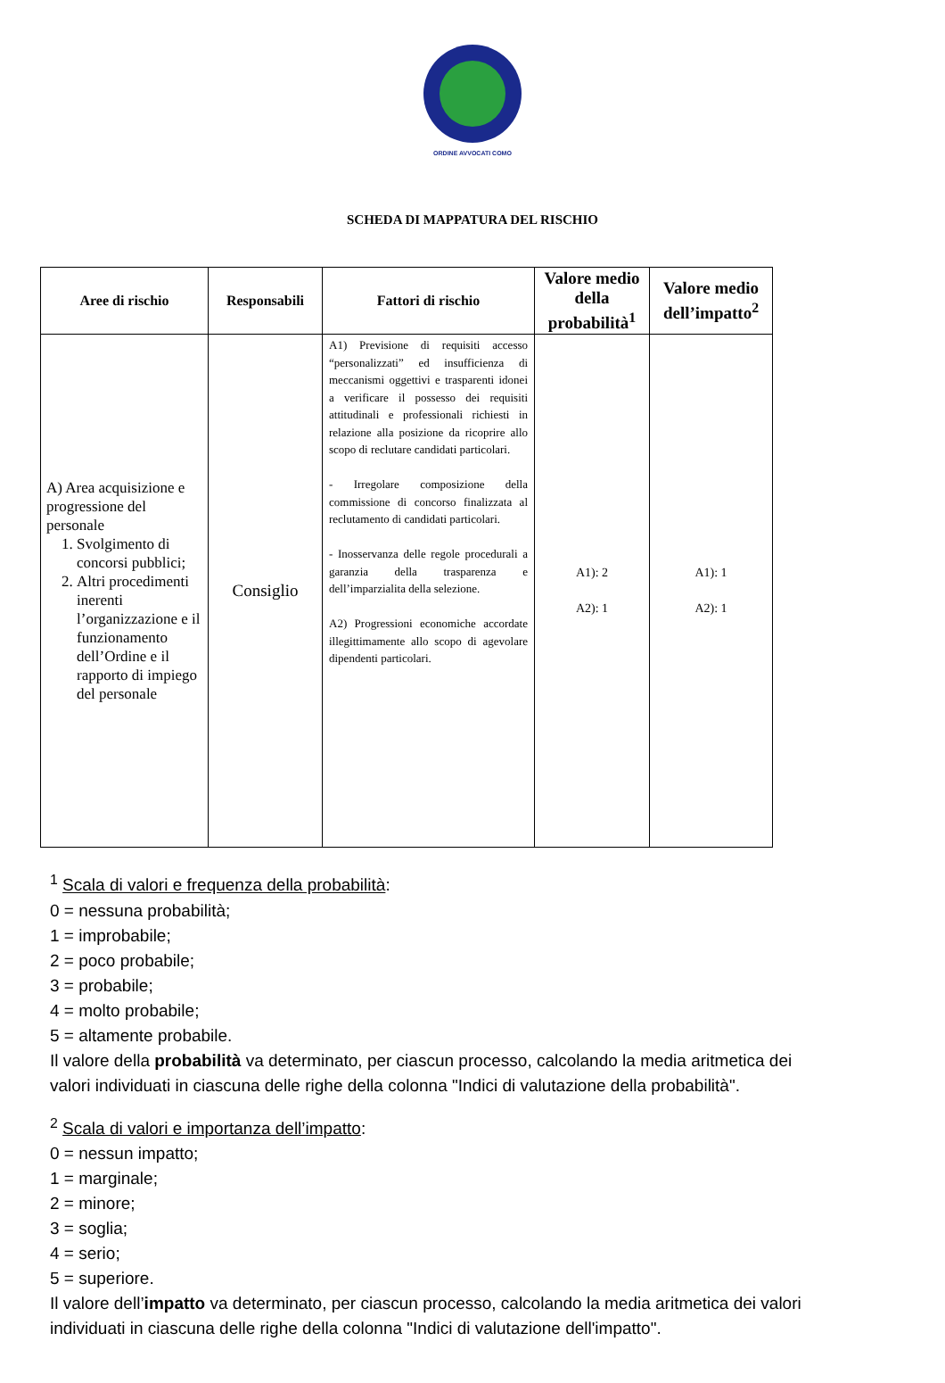ORDINE AVVOCATI COMO
SCHEDA DI MAPPATURA DEL RISCHIO
| Aree di rischio | Responsabili | Fattori di rischio | Valore medio della probabilità<sup>1</sup> | Valore medio dell’impatto<sup>2</sup> |
| --- | --- | --- | --- | --- |
| A) Area acquisizione e progressione del personale 1. Svolgimento di concorsi pubblici; 2. Altri procedimenti inerenti l’organizzazione e il funzionamento dell’Ordine e il rapporto di impiego del personale | Consiglio | A1) Previsione di requisiti accesso “personalizzati” ed insufficienza di meccanismi oggettivi e trasparenti idonei a verificare il possesso dei requisiti attitudinali e professionali richiesti in relazione alla posizione da ricoprire allo scopo di reclutare candidati particolari. - Irregolare composizione della commissione di concorso finalizzata al reclutamento di candidati particolari. - Inosservanza delle regole procedurali a garanzia della trasparenza e dell’imparzialita della selezione. A2) Progressioni economiche accordate illegittimamente allo scopo di agevolare dipendenti particolari. | A1): 2 A2): 1 | A1): 1 A2): 1 |
<sup>1</sup> Scala di valori e frequenza della probabilità:
0 = nessuna probabilità;
1 = improbabile;
2 = poco probabile;
3 = probabile;
4 = molto probabile;
5 = altamente probabile.
Il valore della probabilità va determinato, per ciascun processo, calcolando la media aritmetica dei valori individuati in ciascuna delle righe della colonna "Indici di valutazione della probabilità".
<sup>2</sup> Scala di valori e importanza dell’impatto:
0 = nessun impatto;
1 = marginale;
2 = minore;
3 = soglia;
4 = serio;
5 = superiore.
Il valore dell’impatto va determinato, per ciascun processo, calcolando la media aritmetica dei valori individuati in ciascuna delle righe della colonna "Indici di valutazione dell'impatto".